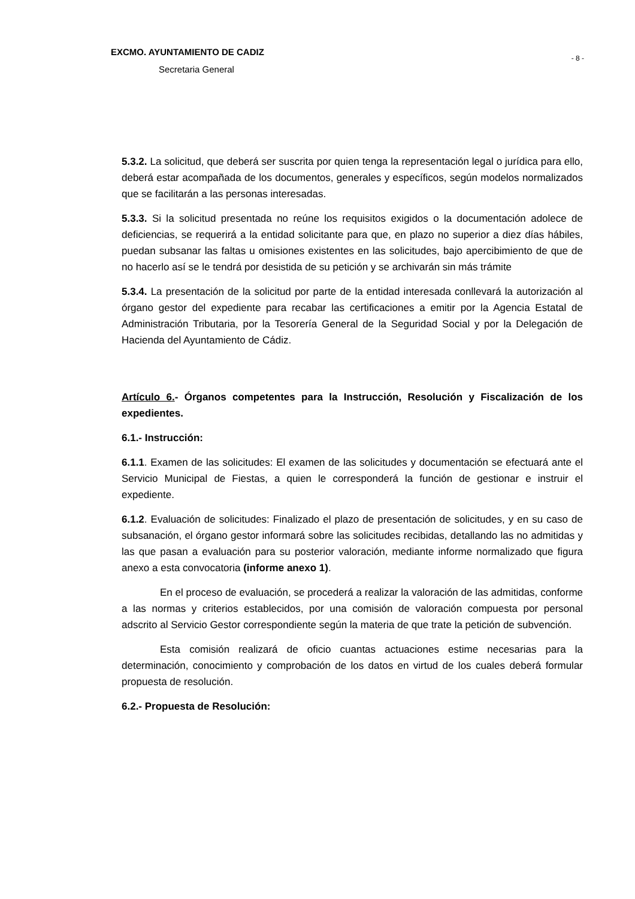- 8 -
EXCMO. AYUNTAMIENTO DE CADIZ
Secretaria General
5.3.2. La solicitud, que deberá ser suscrita por quien tenga la representación legal o jurídica para ello, deberá estar acompañada de los documentos, generales y específicos, según modelos normalizados que se facilitarán a las personas interesadas.
5.3.3. Si la solicitud presentada no reúne los requisitos exigidos o la documentación adolece de deficiencias, se requerirá a la entidad solicitante para que, en plazo no superior a diez días hábiles, puedan subsanar las faltas u omisiones existentes en las solicitudes, bajo apercibimiento de que de no hacerlo así se le tendrá por desistida de su petición y se archivarán sin más trámite
5.3.4. La presentación de la solicitud por parte de la entidad interesada conllevará la autorización al órgano gestor del expediente para recabar las certificaciones a emitir por la Agencia Estatal de Administración Tributaria, por la Tesorería General de la Seguridad Social y por la Delegación de Hacienda del Ayuntamiento de Cádiz.
Artículo 6.- Órganos competentes para la Instrucción, Resolución y Fiscalización de los expedientes.
6.1.- Instrucción:
6.1.1. Examen de las solicitudes: El examen de las solicitudes y documentación se efectuará ante el Servicio Municipal de Fiestas, a quien le corresponderá la función de gestionar e instruir el expediente.
6.1.2. Evaluación de solicitudes: Finalizado el plazo de presentación de solicitudes, y en su caso de subsanación, el órgano gestor informará sobre las solicitudes recibidas, detallando las no admitidas y las que pasan a evaluación para su posterior valoración, mediante informe normalizado que figura anexo a esta convocatoria (informe anexo 1).
En el proceso de evaluación, se procederá a realizar la valoración de las admitidas, conforme a las normas y criterios establecidos, por una comisión de valoración compuesta por personal adscrito al Servicio Gestor correspondiente según la materia de que trate la petición de subvención.
Esta comisión realizará de oficio cuantas actuaciones estime necesarias para la determinación, conocimiento y comprobación de los datos en virtud de los cuales deberá formular propuesta de resolución.
6.2.- Propuesta de Resolución: